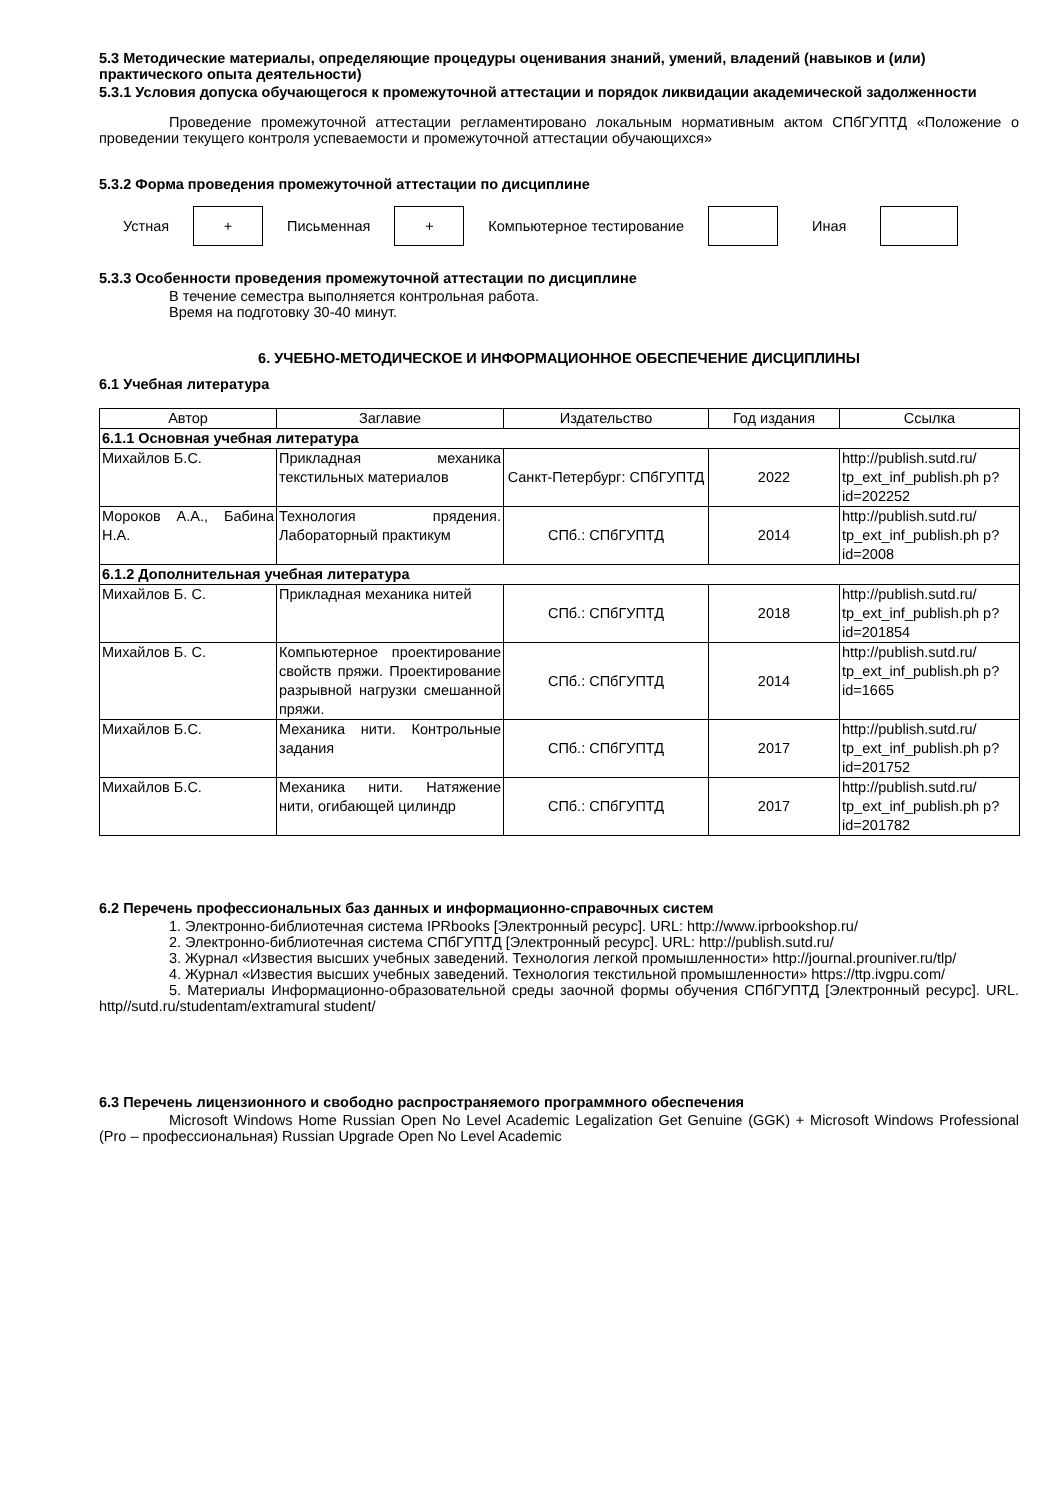5.3 Методические материалы, определяющие процедуры оценивания знаний, умений, владений (навыков и (или) практического опыта деятельности)
5.3.1 Условия допуска обучающегося к промежуточной аттестации и порядок ликвидации академической задолженности
Проведение промежуточной аттестации регламентировано локальным нормативным актом СПбГУПТД «Положение о проведении текущего контроля успеваемости и промежуточной аттестации обучающихся»
5.3.2 Форма проведения промежуточной аттестации по дисциплине
Устная
+
Письменная
+
Компьютерное тестирование Иная
5.3.3 Особенности проведения промежуточной аттестации по дисциплине
В течение семестра выполняется контрольная работа.
Время на подготовку 30-40 минут.
6. УЧЕБНО-МЕТОДИЧЕСКОЕ И ИНФОРМАЦИОННОЕ ОБЕСПЕЧЕНИЕ ДИСЦИПЛИНЫ
6.1 Учебная литература
| Автор | Заглавие | Издательство | Год издания | Ссылка |
| --- | --- | --- | --- | --- |
| 6.1.1 Основная учебная литература | | | | |
| Михайлов Б.С. | Прикладная механика текстильных материалов | Санкт-Петербург: СПбГУПТД | 2022 | http://publish.sutd.ru/ tp_ext_inf_publish.ph p?id=202252 |
| Мороков А.А., Бабина Н.А. | Технология прядения. Лабораторный практикум | СПб.: СПбГУПТД | 2014 | http://publish.sutd.ru/ tp_ext_inf_publish.ph p?id=2008 |
| 6.1.2 Дополнительная учебная литература | | | | |
| Михайлов Б. С. | Прикладная механика нитей | СПб.: СПбГУПТД | 2018 | http://publish.sutd.ru/ tp_ext_inf_publish.ph p?id=201854 |
| Михайлов Б. С. | Компьютерное проектирование свойств пряжи. Проектирование разрывной нагрузки смешанной пряжи. | СПб.: СПбГУПТД | 2014 | http://publish.sutd.ru/ tp_ext_inf_publish.ph p?id=1665 |
| Михайлов Б.С. | Механика нити. Контрольные задания | СПб.: СПбГУПТД | 2017 | http://publish.sutd.ru/ tp_ext_inf_publish.ph p?id=201752 |
| Михайлов Б.С. | Механика нити. Натяжение нити, огибающей цилиндр | СПб.: СПбГУПТД | 2017 | http://publish.sutd.ru/ tp_ext_inf_publish.ph p?id=201782 |
6.2 Перечень профессиональных баз данных и информационно-справочных систем
1. Электронно-библиотечная система IPRbooks [Электронный ресурс]. URL: http://www.iprbookshop.ru/
2. Электронно-библиотечная система СПбГУПТД [Электронный ресурс]. URL: http://publish.sutd.ru/
3. Журнал «Известия высших учебных заведений. Технология легкой промышленности» http://journal.prouniver.ru/tlp/
4. Журнал «Известия высших учебных заведений. Технология текстильной промышленности» https://ttp.ivgpu.com/
5. Материалы Информационно-образовательной среды заочной формы обучения СПбГУПТД [Электронный ресурс]. URL. http//sutd.ru/studentam/extramural student/
6.3 Перечень лицензионного и свободно распространяемого программного обеспечения
Microsoft Windows Home Russian Open No Level Academic Legalization Get Genuine (GGK) + Microsoft Windows Professional (Pro – профессиональная) Russian Upgrade Open No Level Academic